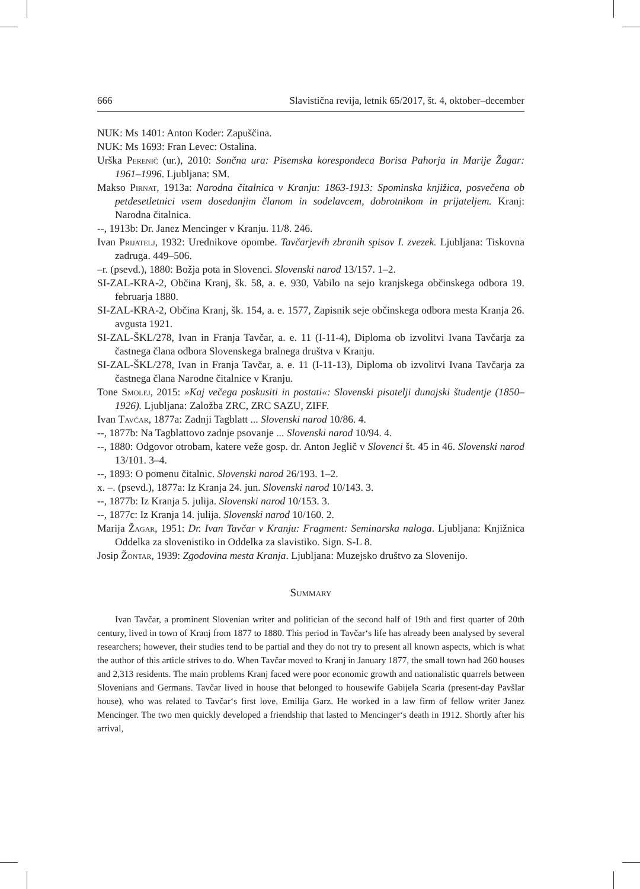666 Slavistična revija, letnik 65/2017, št. 4, oktober–december
NUK: Ms 1401: Anton Koder: Zapuščina.
NUK: Ms 1693: Fran Levec: Ostalina.
Urška Perenič (ur.), 2010: Sončna ura: Pisemska korespondeca Borisa Pahorja in Marije Žagar: 1961–1996. Ljubljana: SM.
Makso Pirnat, 1913a: Narodna čitalnica v Kranju: 1863-1913: Spominska knjižica, posvečena ob petdesetletnici vsem dosedanjim članom in sodelavcem, dobrotnikom in prijateljem. Kranj: Narodna čitalnica.
--, 1913b: Dr. Janez Mencinger v Kranju. 11/8. 246.
Ivan Prijatelj, 1932: Urednikove opombe. Tavčarjevih zbranih spisov I. zvezek. Ljubljana: Tiskovna zadruga. 449–506.
–r. (psevd.), 1880: Božja pota in Slovenci. Slovenski narod 13/157. 1–2.
SI-ZAL-KRA-2, Občina Kranj, šk. 58, a. e. 930, Vabilo na sejo kranjskega občinskega odbora 19. februarja 1880.
SI-ZAL-KRA-2, Občina Kranj, šk. 154, a. e. 1577, Zapisnik seje občinskega odbora mesta Kranja 26. avgusta 1921.
SI-ZAL-ŠKL/278, Ivan in Franja Tavčar, a. e. 11 (I-11-4), Diploma ob izvolitvi Ivana Tavčarja za častnega člana odbora Slovenskega bralnega društva v Kranju.
SI-ZAL-ŠKL/278, Ivan in Franja Tavčar, a. e. 11 (I-11-13), Diploma ob izvolitvi Ivana Tavčarja za častnega člana Narodne čitalnice v Kranju.
Tone Smolej, 2015: »Kaj večega poskusiti in postati«: Slovenski pisatelji dunajski študentje (1850–1926). Ljubljana: Založba ZRC, ZRC SAZU, ZIFF.
Ivan Tavčar, 1877a: Zadnji Tagblatt ... Slovenski narod 10/86. 4.
--, 1877b: Na Tagblattovo zadnje psovanje ... Slovenski narod 10/94. 4.
--, 1880: Odgovor otrobam, katere veže gosp. dr. Anton Jeglič v Slovenci št. 45 in 46. Slovenski narod 13/101. 3–4.
--, 1893: O pomenu čitalnic. Slovenski narod 26/193. 1–2.
x. –. (psevd.), 1877a: Iz Kranja 24. jun. Slovenski narod 10/143. 3.
--, 1877b: Iz Kranja 5. julija. Slovenski narod 10/153. 3.
--, 1877c: Iz Kranja 14. julija. Slovenski narod 10/160. 2.
Marija Žagar, 1951: Dr. Ivan Tavčar v Kranju: Fragment: Seminarska naloga. Ljubljana: Knjižnica Oddelka za slovenistiko in Oddelka za slavistiko. Sign. S-L 8.
Josip Žontar, 1939: Zgodovina mesta Kranja. Ljubljana: Muzejsko društvo za Slovenijo.
Summary
Ivan Tavčar, a prominent Slovenian writer and politician of the second half of 19th and first quarter of 20th century, lived in town of Kranj from 1877 to 1880. This period in Tavčar‘s life has already been analysed by several researchers; however, their studies tend to be partial and they do not try to present all known aspects, which is what the author of this article strives to do. When Tavčar moved to Kranj in January 1877, the small town had 260 houses and 2,313 residents. The main problems Kranj faced were poor economic growth and nationalistic quarrels between Slovenians and Germans. Tavčar lived in house that belonged to housewife Gabijela Scaria (present-day Pavšlar house), who was related to Tavčar‘s first love, Emilija Garz. He worked in a law firm of fellow writer Janez Mencinger. The two men quickly developed a friendship that lasted to Mencinger‘s death in 1912. Shortly after his arrival,